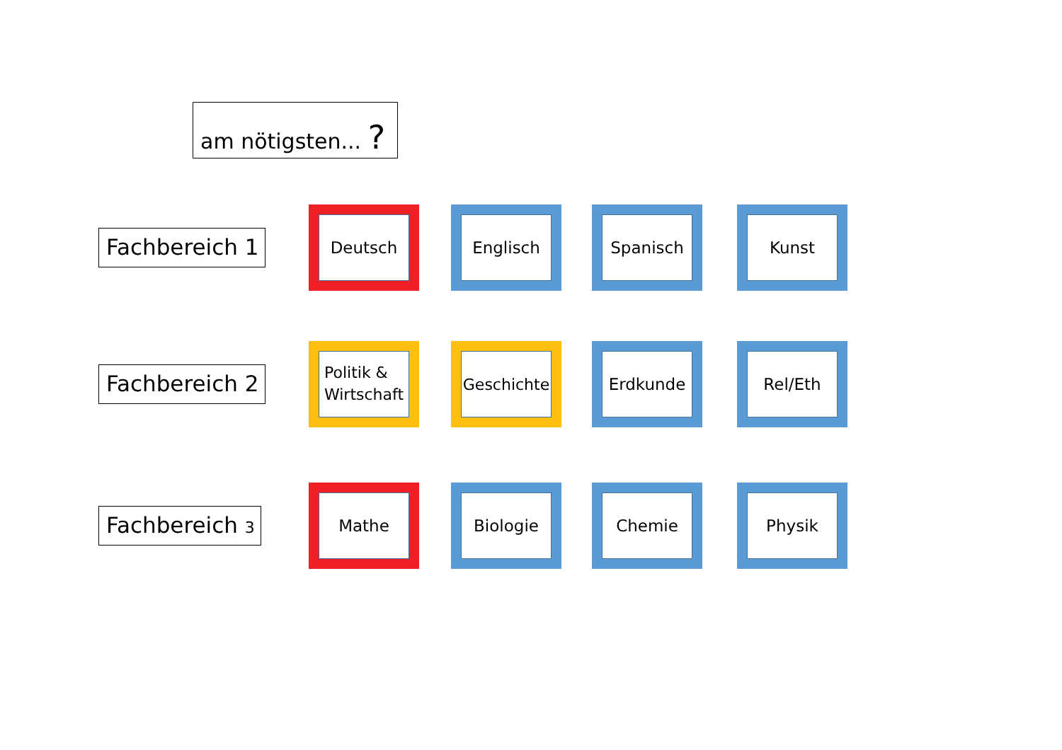am nötigsten... ?
Fachbereich 1
Deutsch Englisch Spanisch Kunst
Fachbereich 2
Politik &
Wirtschaft
Geschichte Erdkunde Rel/Eth
Fachbereich 3
Mathe Biologie Chemie Physik